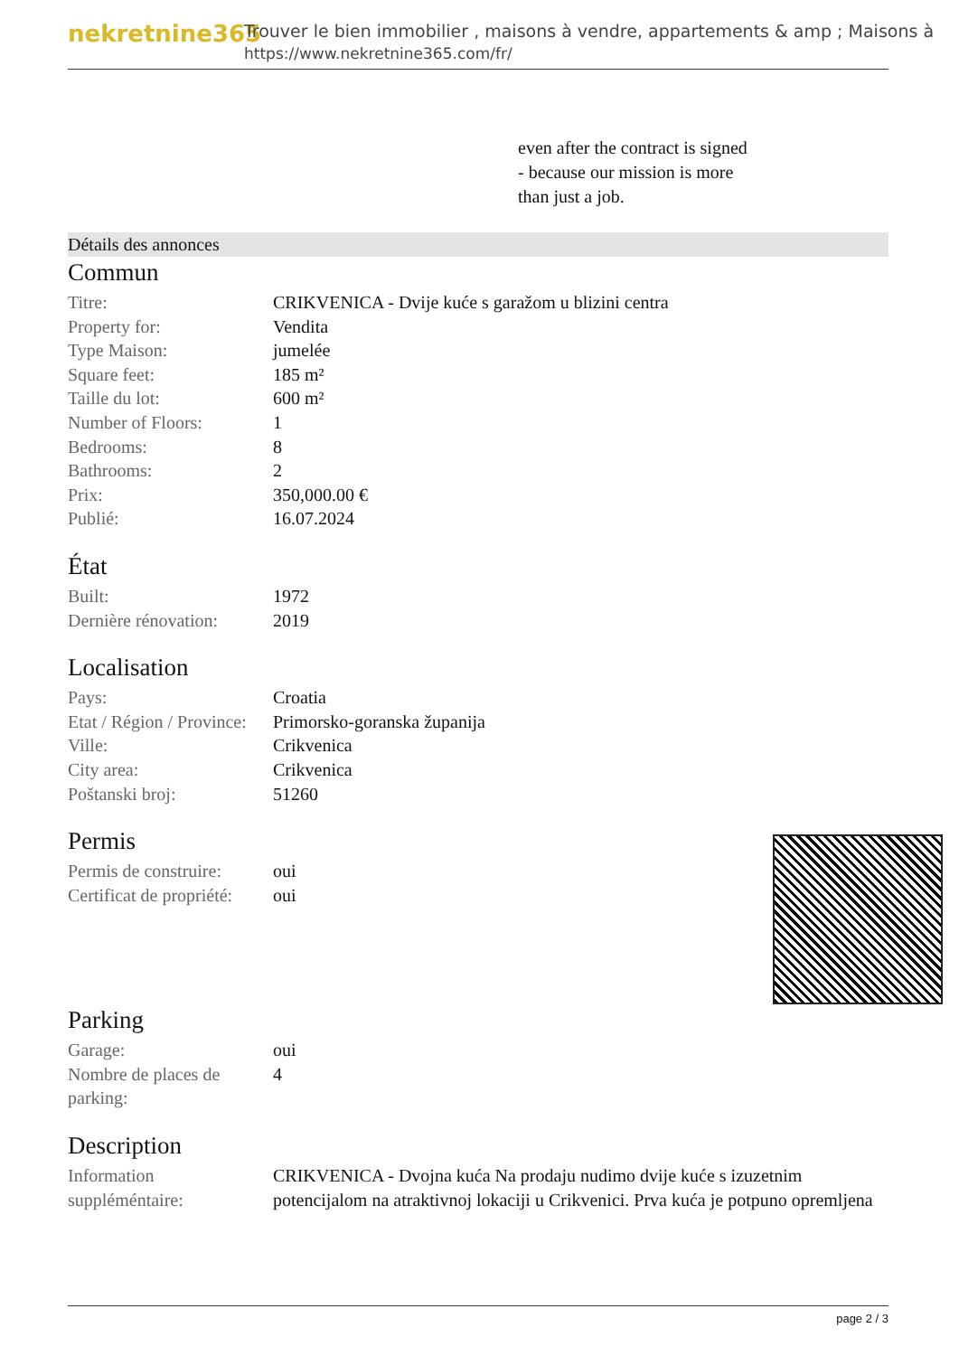nekretnine365
Trouver le bien immobilier , maisons à vendre, appartements & amp ; Maisons à
https://www.nekretnine365.com/fr/
even after the contract is signed
- because our mission is more
than just a job.
Détails des annonces
Commun
| Titre: | CRIKVENICA - Dvije kuće s garažom u blizini centra |
| Property for: | Vendita |
| Type Maison: | jumelée |
| Square feet: | 185 m² |
| Taille du lot: | 600 m² |
| Number of Floors: | 1 |
| Bedrooms: | 8 |
| Bathrooms: | 2 |
| Prix: | 350,000.00 € |
| Publié: | 16.07.2024 |
État
| Built: | 1972 |
| Dernière rénovation: | 2019 |
Localisation
| Pays: | Croatia |
| Etat / Région / Province: | Primorsko-goranska županija |
| Ville: | Crikvenica |
| City area: | Crikvenica |
| Poštanski broj: | 51260 |
Permis
| Permis de construire: | oui |
| Certificat de propriété: | oui |
Parking
| Garage: | oui |
| Nombre de places de parking: | 4 |
Description
| Information suppléméntaire: | CRIKVENICA - Dvojna kuća Na prodaju nudimo dvije kuće s izuzetnim potencijalom na atraktivnoj lokaciji u Crikvenici. Prva kuća je potpuno opremljena |
page 2 / 3